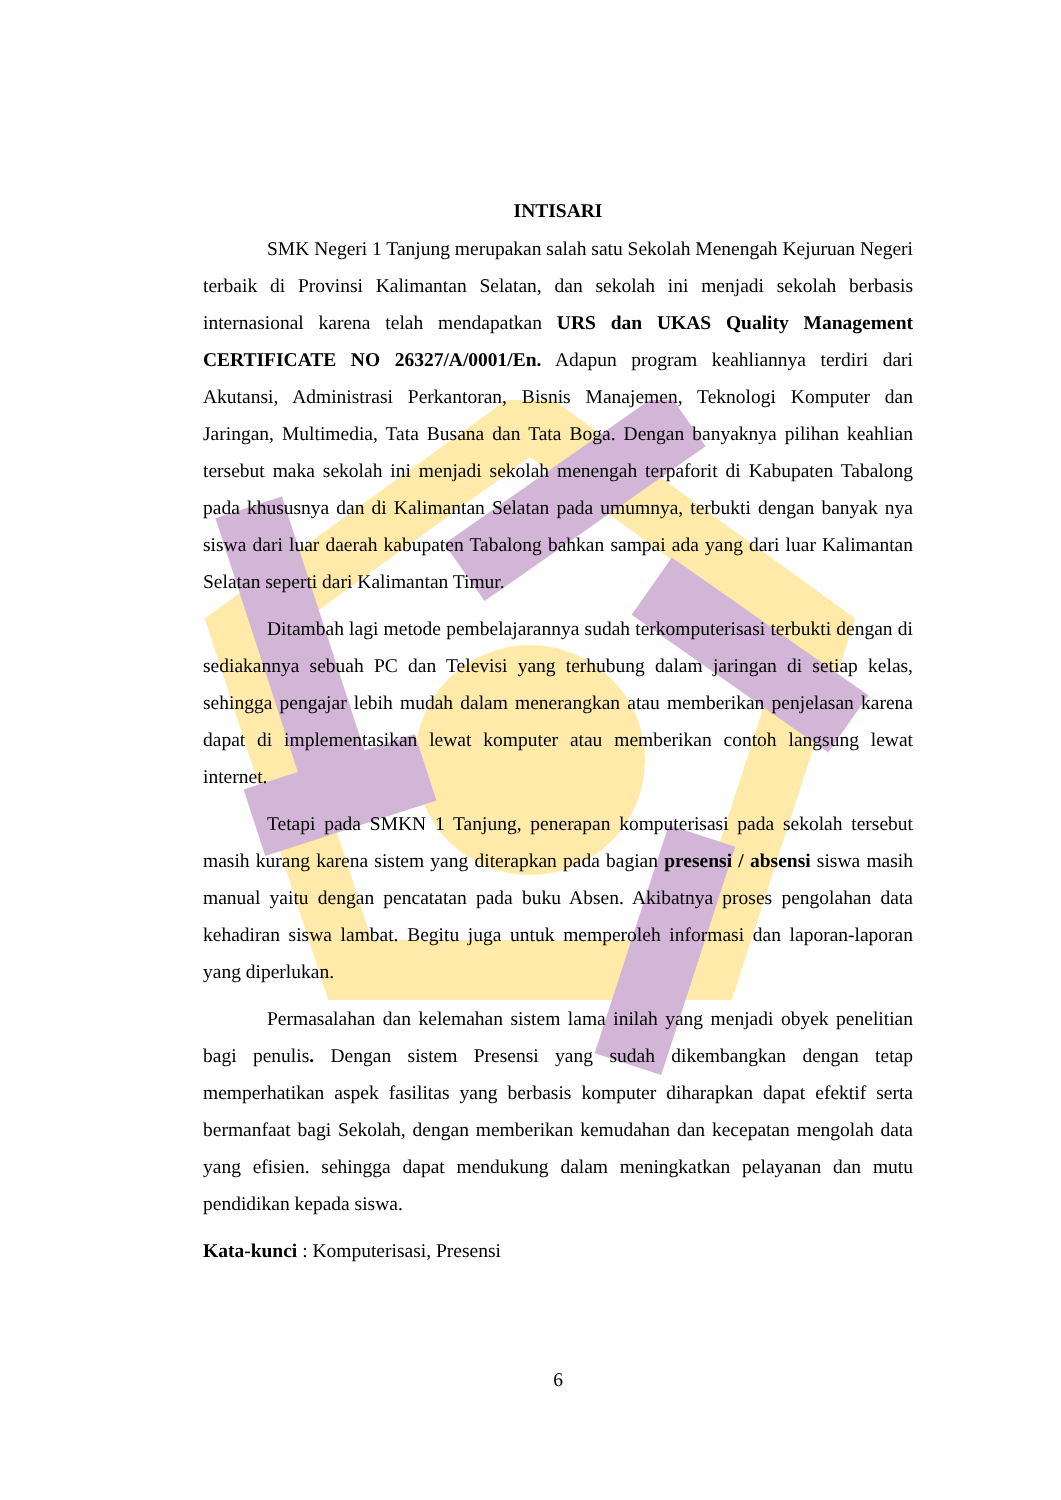INTISARI
SMK Negeri 1 Tanjung merupakan salah satu Sekolah Menengah Kejuruan Negeri terbaik di Provinsi Kalimantan Selatan, dan sekolah ini menjadi sekolah berbasis internasional karena telah mendapatkan URS dan UKAS Quality Management CERTIFICATE NO 26327/A/0001/En. Adapun program keahliannya terdiri dari Akutansi, Administrasi Perkantoran, Bisnis Manajemen, Teknologi Komputer dan Jaringan, Multimedia, Tata Busana dan Tata Boga. Dengan banyaknya pilihan keahlian tersebut maka sekolah ini menjadi sekolah menengah terpaforit di Kabupaten Tabalong pada khususnya dan di Kalimantan Selatan pada umumnya, terbukti dengan banyak nya siswa dari luar daerah kabupaten Tabalong bahkan sampai ada yang dari luar Kalimantan Selatan seperti dari Kalimantan Timur.
Ditambah lagi metode pembelajarannya sudah terkomputerisasi terbukti dengan di sediakannya sebuah PC dan Televisi yang terhubung dalam jaringan di setiap kelas, sehingga pengajar lebih mudah dalam menerangkan atau memberikan penjelasan karena dapat di implementasikan lewat komputer atau memberikan contoh langsung lewat internet.
Tetapi pada SMKN 1 Tanjung, penerapan komputerisasi pada sekolah tersebut masih kurang karena sistem yang diterapkan pada bagian presensi / absensi siswa masih manual yaitu dengan pencatatan pada buku Absen. Akibatnya proses pengolahan data kehadiran siswa lambat. Begitu juga untuk memperoleh informasi dan laporan-laporan yang diperlukan.
Permasalahan dan kelemahan sistem lama inilah yang menjadi obyek penelitian bagi penulis. Dengan sistem Presensi yang sudah dikembangkan dengan tetap memperhatikan aspek fasilitas yang berbasis komputer diharapkan dapat efektif serta bermanfaat bagi Sekolah, dengan memberikan kemudahan dan kecepatan mengolah data yang efisien. sehingga dapat mendukung dalam meningkatkan pelayanan dan mutu pendidikan kepada siswa.
Kata-kunci : Komputerisasi, Presensi
6